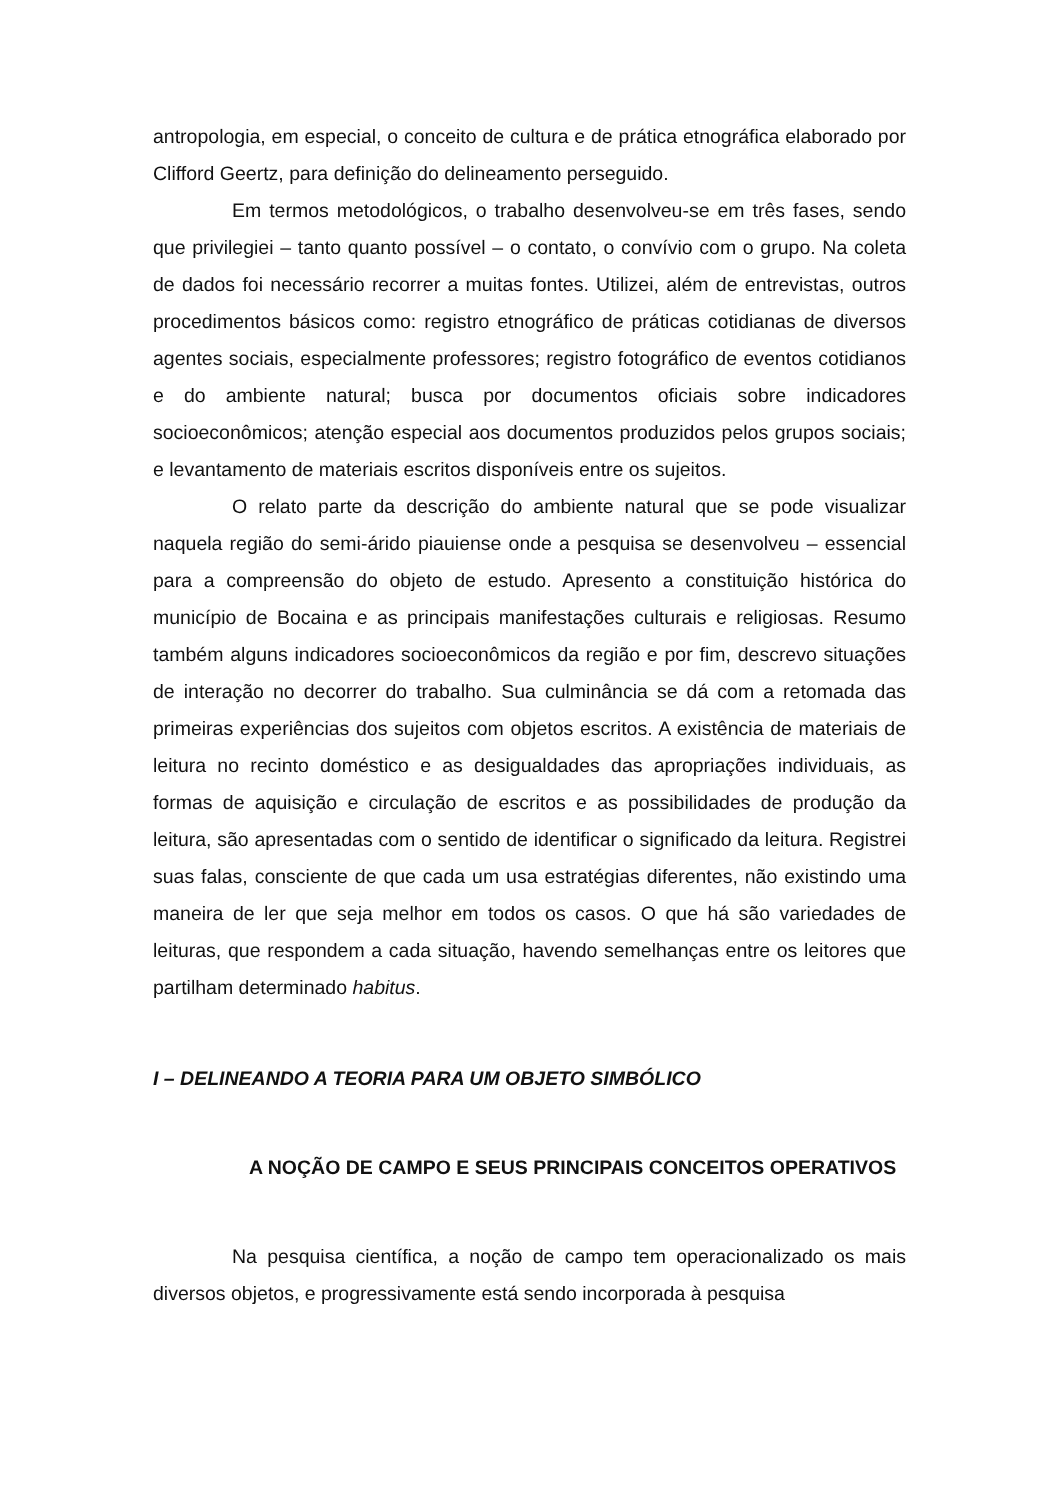antropologia, em especial, o conceito de cultura e de prática etnográfica elaborado por Clifford Geertz, para definição do delineamento perseguido.
Em termos metodológicos, o trabalho desenvolveu-se em três fases, sendo que privilegiei – tanto quanto possível – o contato, o convívio com o grupo. Na coleta de dados foi necessário recorrer a muitas fontes. Utilizei, além de entrevistas, outros procedimentos básicos como: registro etnográfico de práticas cotidianas de diversos agentes sociais, especialmente professores; registro fotográfico de eventos cotidianos e do ambiente natural; busca por documentos oficiais sobre indicadores socioeconômicos; atenção especial aos documentos produzidos pelos grupos sociais; e levantamento de materiais escritos disponíveis entre os sujeitos.
O relato parte da descrição do ambiente natural que se pode visualizar naquela região do semi-árido piauiense onde a pesquisa se desenvolveu – essencial para a compreensão do objeto de estudo. Apresento a constituição histórica do município de Bocaina e as principais manifestações culturais e religiosas. Resumo também alguns indicadores socioeconômicos da região e por fim, descrevo situações de interação no decorrer do trabalho. Sua culminância se dá com a retomada das primeiras experiências dos sujeitos com objetos escritos. A existência de materiais de leitura no recinto doméstico e as desigualdades das apropriações individuais, as formas de aquisição e circulação de escritos e as possibilidades de produção da leitura, são apresentadas com o sentido de identificar o significado da leitura. Registrei suas falas, consciente de que cada um usa estratégias diferentes, não existindo uma maneira de ler que seja melhor em todos os casos. O que há são variedades de leituras, que respondem a cada situação, havendo semelhanças entre os leitores que partilham determinado habitus.
I – DELINEANDO A TEORIA PARA UM OBJETO SIMBÓLICO
A NOÇÃO DE CAMPO E SEUS PRINCIPAIS CONCEITOS OPERATIVOS
Na pesquisa científica, a noção de campo tem operacionalizado os mais diversos objetos, e progressivamente está sendo incorporada à pesquisa